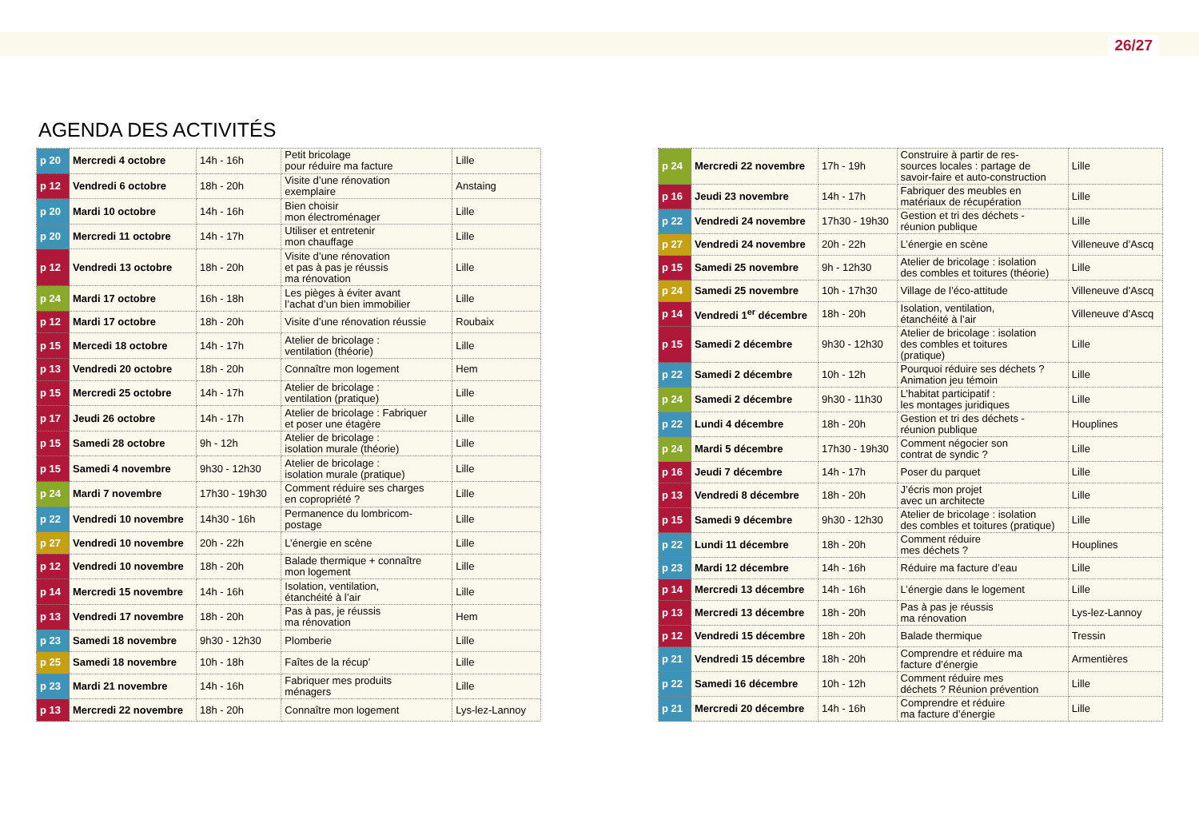26/27
AGENDA DES ACTIVITÉS
| p 20 | Mercredi 4 octobre | 14h - 16h | Petit bricolage pour réduire ma facture | Lille |
| p 12 | Vendredi 6 octobre | 18h - 20h | Visite d’une rénovation exemplaire | Anstaing |
| p 20 | Mardi 10 octobre | 14h - 16h | Bien choisir mon électroménager | Lille |
| p 20 | Mercredi 11 octobre | 14h - 17h | Utiliser et entretenir mon chauffage | Lille |
| p 12 | Vendredi 13 octobre | 18h - 20h | Visite d’une rénovation et pas à pas je réussis ma rénovation | Lille |
| p 24 | Mardi 17 octobre | 16h - 18h | Les pièges à éviter avant l’achat d’un bien immobilier | Lille |
| p 12 | Mardi 17 octobre | 18h - 20h | Visite d’une rénovation réussie | Roubaix |
| p 15 | Mercedi 18 octobre | 14h - 17h | Atelier de bricolage : ventilation (théorie) | Lille |
| p 13 | Vendredi 20 octobre | 18h - 20h | Connaître mon logement | Hem |
| p 15 | Mercredi 25 octobre | 14h - 17h | Atelier de bricolage : ventilation (pratique) | Lille |
| p 17 | Jeudi 26 octobre | 14h - 17h | Atelier de bricolage : Fabriquer et poser une étagère | Lille |
| p 15 | Samedi 28 octobre | 9h - 12h | Atelier de bricolage : isolation murale (théorie) | Lille |
| p 15 | Samedi 4 novembre | 9h30 - 12h30 | Atelier de bricolage : isolation murale (pratique) | Lille |
| p 24 | Mardi 7 novembre | 17h30 - 19h30 | Comment réduire ses charges en copropriété ? | Lille |
| p 22 | Vendredi 10 novembre | 14h30 - 16h | Permanence du lombricom- postage | Lille |
| p 27 | Vendredi 10 novembre | 20h - 22h | L’énergie en scène | Lille |
| p 12 | Vendredi 10 novembre | 18h - 20h | Balade thermique + connaître mon logement | Lille |
| p 14 | Mercredi 15 novembre | 14h - 16h | Isolation, ventilation, étanchéité à l’air | Lille |
| p 13 | Vendredi 17 novembre | 18h - 20h | Pas à pas, je réussis ma rénovation | Hem |
| p 23 | Samedi 18 novembre | 9h30 - 12h30 | Plomberie | Lille |
| p 25 | Samedi 18 novembre | 10h - 18h | Faîtes de la récup’ | Lille |
| p 23 | Mardi 21 novembre | 14h - 16h | Fabriquer mes produits ménagers | Lille |
| p 13 | Mercredi 22 novembre | 18h - 20h | Connaître mon logement | Lys-lez-Lannoy |
| p 24 | Mercredi 22 novembre | 17h - 19h | Construire à partir de res- sources locales : partage de savoir-faire et auto-construction | Lille |
| p 16 | Jeudi 23 novembre | 14h - 17h | Fabriquer des meubles en matériaux de récupération | Lille |
| p 22 | Vendredi 24 novembre | 17h30 - 19h30 | Gestion et tri des déchets - réunion publique | Lille |
| p 27 | Vendredi 24 novembre | 20h - 22h | L’énergie en scène | Villeneuve d’Ascq |
| p 15 | Samedi 25 novembre | 9h - 12h30 | Atelier de bricolage : isolation des combles et toitures (théorie) | Lille |
| p 24 | Samedi 25 novembre | 10h - 17h30 | Village de l’éco-attitude | Villeneuve d’Ascq |
| p 14 | Vendredi 1<sup>er</sup> décembre | 18h - 20h | Isolation, ventilation, étanchéité à l’air | Villeneuve d’Ascq |
| p 15 | Samedi 2 décembre | 9h30 - 12h30 | Atelier de bricolage : isolation des combles et toitures (pratique) | Lille |
| p 22 | Samedi 2 décembre | 10h - 12h | Pourquoi réduire ses déchets ? Animation jeu témoin | Lille |
| p 24 | Samedi 2 décembre | 9h30 - 11h30 | L’habitat participatif : les montages juridiques | Lille |
| p 22 | Lundi 4 décembre | 18h - 20h | Gestion et tri des déchets - réunion publique | Houplines |
| p 24 | Mardi 5 décembre | 17h30 - 19h30 | Comment négocier son contrat de syndic ? | Lille |
| p 16 | Jeudi 7 décembre | 14h - 17h | Poser du parquet | Lille |
| p 13 | Vendredi 8 décembre | 18h - 20h | J’écris mon projet avec un architecte | Lille |
| p 15 | Samedi 9 décembre | 9h30 - 12h30 | Atelier de bricolage : isolation des combles et toitures (pratique) | Lille |
| p 22 | Lundi 11 décembre | 18h - 20h | Comment réduire mes déchets ? | Houplines |
| p 23 | Mardi 12 décembre | 14h - 16h | Réduire ma facture d’eau | Lille |
| p 14 | Mercredi 13 décembre | 14h - 16h | L’énergie dans le logement | Lille |
| p 13 | Mercredi 13 décembre | 18h - 20h | Pas à pas je réussis ma rénovation | Lys-lez-Lannoy |
| p 12 | Vendredi 15 décembre | 18h - 20h | Balade thermique | Tressin |
| p 21 | Vendredi 15 décembre | 18h - 20h | Comprendre et réduire ma facture d’énergie | Armentières |
| p 22 | Samedi 16 décembre | 10h - 12h | Comment réduire mes déchets ? Réunion prévention | Lille |
| p 21 | Mercredi 20 décembre | 14h - 16h | Comprendre et réduire ma facture d’énergie | Lille |